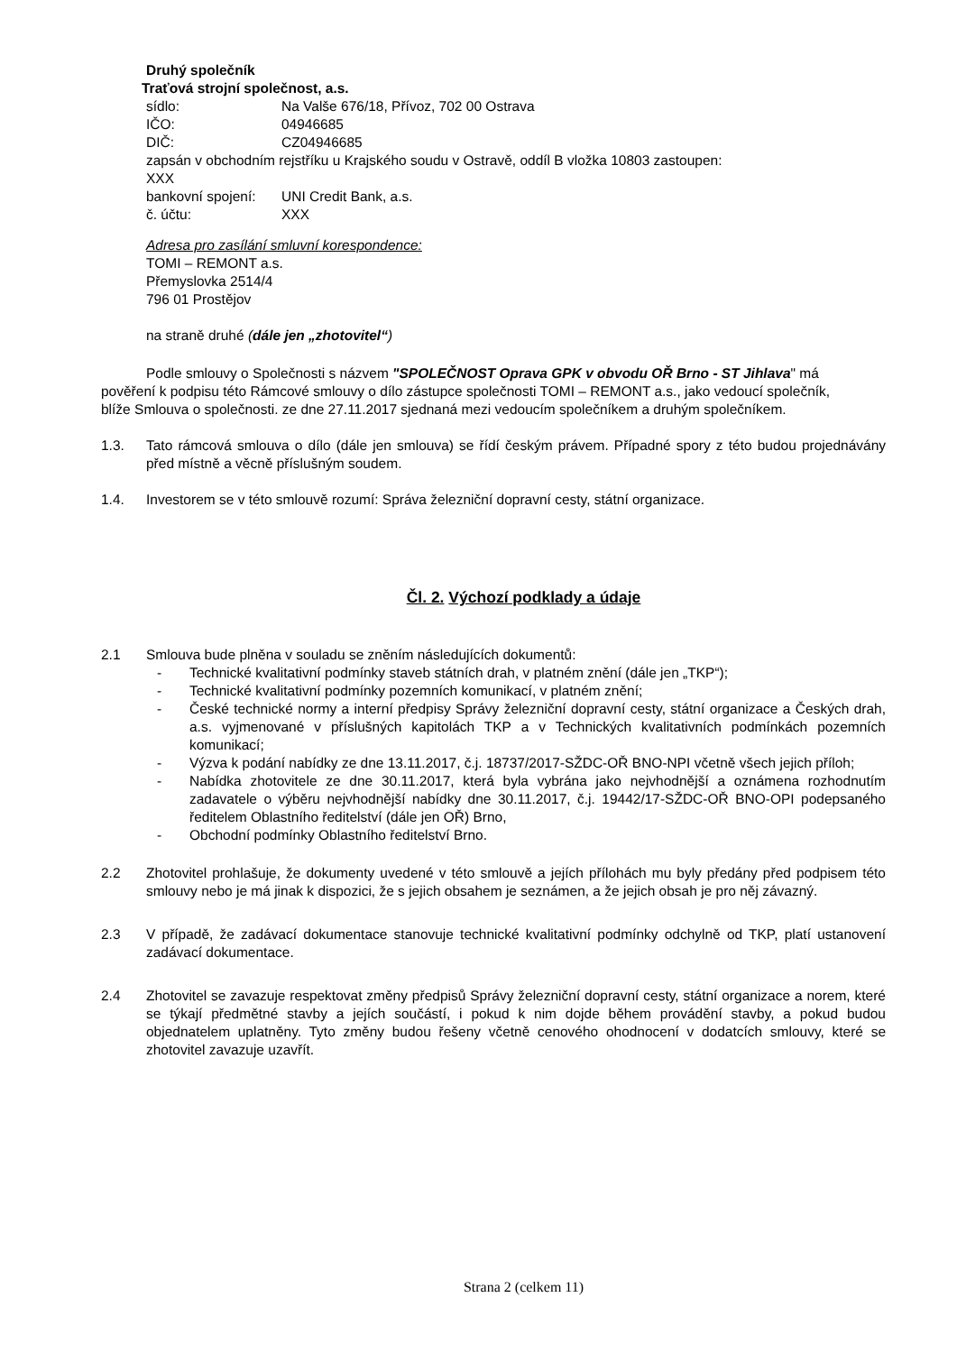Druhý společník
Traťová strojní společnost, a.s.
sídlo: Na Valše 676/18, Přívoz, 702 00 Ostrava
IČO: 04946685
DIČ: CZ04946685
zapsán v obchodním rejstříku u Krajského soudu v Ostravě, oddíl B vložka 10803 zastoupen:
XXX
bankovní spojení: UNI Credit Bank, a.s.
č. účtu: XXX
Adresa pro zasílání smluvní korespondence:
TOMI – REMONT a.s.
Přemyslovka 2514/4
796 01 Prostějov
na straně druhé (dále jen „zhotovitel“)
Podle smlouvy o Společnosti s názvem "SPOLEČNOST Oprava GPK v obvodu OŘ Brno - ST Jihlava" má pověření k podpisu této Rámcové smlouvy o dílo zástupce společnosti TOMI – REMONT a.s., jako vedoucí společník, blíže Smlouva o společnosti. ze dne 27.11.2017 sjednaná mezi vedoucím společníkem a druhým společníkem.
1.3. Tato rámcová smlouva o dílo (dále jen smlouva) se řídí českým právem. Případné spory z této budou projednávány před místně a věcně příslušným soudem.
1.4. Investorem se v této smlouvě rozumí: Správa železniční dopravní cesty, státní organizace.
Čl. 2. Výchozí podklady a údaje
2.1 Smlouva bude plněna v souladu se zněním následujících dokumentů:
- Technické kvalitativní podmínky staveb státních drah, v platném znění (dále jen „TKP“);
- Technické kvalitativní podmínky pozemních komunikací, v platném znění;
- České technické normy a interní předpisy Správy železniční dopravní cesty, státní organizace a Českých drah, a.s. vyjmenované v příslušných kapitolách TKP a v Technických kvalitativních podmínkách pozemních komunikací;
- Výzva k podání nabídky ze dne 13.11.2017, č.j. 18737/2017-SŽDC-OŘ BNO-NPI včetně všech jejich příloh;
- Nabídka zhotovitele ze dne 30.11.2017, která byla vybrána jako nejvhodnější a oznámena rozhodnutím zadavatele o výběru nejvhodnější nabídky dne 30.11.2017, č.j. 19442/17-SŽDC-OŘ BNO-OPI podepsaného ředitelem Oblastního ředitelství (dále jen OŘ) Brno,
- Obchodní podmínky Oblastního ředitelství Brno.
2.2 Zhotovitel prohlašuje, že dokumenty uvedené v této smlouvě a jejích přílohách mu byly předány před podpisem této smlouvy nebo je má jinak k dispozici, že s jejich obsahem je seznámen, a že jejich obsah je pro něj závazný.
2.3 V případě, že zadávací dokumentace stanovuje technické kvalitativní podmínky odchylně od TKP, platí ustanovení zadávací dokumentace.
2.4 Zhotovitel se zavazuje respektovat změny předpisů Správy železniční dopravní cesty, státní organizace a norem, které se týkají předmětné stavby a jejích součástí, i pokud k nim dojde během provádění stavby, a pokud budou objednatelem uplatněny. Tyto změny budou řešeny včetně cenového ohodnocení v dodatcích smlouvy, které se zhotovitel zavazuje uzavřít.
Strana 2 (celkem 11)